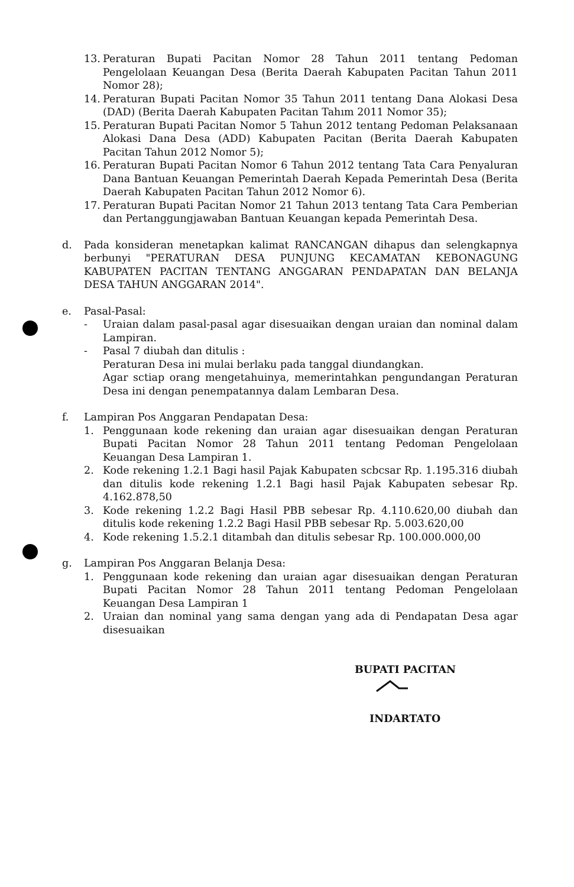13. Peraturan Bupati Pacitan Nomor 28 Tahun 2011 tentang Pedoman Pengelolaan Keuangan Desa (Berita Daerah Kabupaten Pacitan Tahun 2011 Nomor 28);
14. Peraturan Bupati Pacitan Nomor 35 Tahun 2011 tentang Dana Alokasi Desa (DAD) (Berita Daerah Kabupaten Pacitan Tahım 2011 Nomor 35);
15. Peraturan Bupati Pacitan Nomor 5 Tahun 2012 tentang Pedoman Pelaksanaan Alokasi Dana Desa (ADD) Kabupaten Pacitan (Berita Daerah Kabupaten Pacitan Tahun 2012 Nomor 5);
16. Peraturan Bupati Pacitan Nomor 6 Tahun 2012 tentang Tata Cara Penyaluran Dana Bantuan Keuangan Pemerintah Daerah Kepada Pemerintah Desa (Berita Daerah Kabupaten Pacitan Tahun 2012 Nomor 6).
17. Peraturan Bupati Pacitan Nomor 21 Tahun 2013 tentang Tata Cara Pemberian dan Pertanggungjawaban Bantuan Keuangan kepada Pemerintah Desa.
d. Pada konsideran menetapkan kalimat RANCANGAN dihapus dan selengkapnya berbunyi "PERATURAN DESA PUNJUNG KECAMATAN KEBONAGUNG KABUPATEN PACITAN TENTANG ANGGARAN PENDAPATAN DAN BELANJA DESA TAHUN ANGGARAN 2014".
e. Pasal-Pasal:
- Uraian dalam pasal-pasal agar disesuaikan dengan uraian dan nominal dalam Lampiran.
- Pasal 7 diubah dan ditulis :
Peraturan Desa ini mulai berlaku pada tanggal diundangkan.
Agar sctiap orang mengetahuinya, memerintahkan pengundangan Peraturan Desa ini dengan penempatannya dalam Lembaran Desa.
f. Lampiran Pos Anggaran Pendapatan Desa:
1. Penggunaan kode rekening dan uraian agar disesuaikan dengan Peraturan Bupati Pacitan Nomor 28 Tahun 2011 tentang Pedoman Pengelolaan Keuangan Desa Lampiran 1.
2. Kode rekening 1.2.1 Bagi hasil Pajak Kabupaten scbcsar Rp. 1.195.316 diubah dan ditulis kode rekening 1.2.1 Bagi hasil Pajak Kabupaten sebesar Rp. 4.162.878,50
3. Kode rekening 1.2.2 Bagi Hasil PBB sebesar Rp. 4.110.620,00 diubah dan ditulis kode rekening 1.2.2 Bagi Hasil PBB sebesar Rp. 5.003.620,00
4. Kode rekening 1.5.2.1 ditambah dan ditulis sebesar Rp. 100.000.000,00
g. Lampiran Pos Anggaran Belanja Desa:
1. Penggunaan kode rekening dan uraian agar disesuaikan dengan Peraturan Bupati Pacitan Nomor 28 Tahun 2011 tentang Pedoman Pengelolaan Keuangan Desa Lampiran 1
2. Uraian dan nominal yang sama dengan yang ada di Pendapatan Desa agar disesuaikan
BUPATI PACITAN
INDARTATO